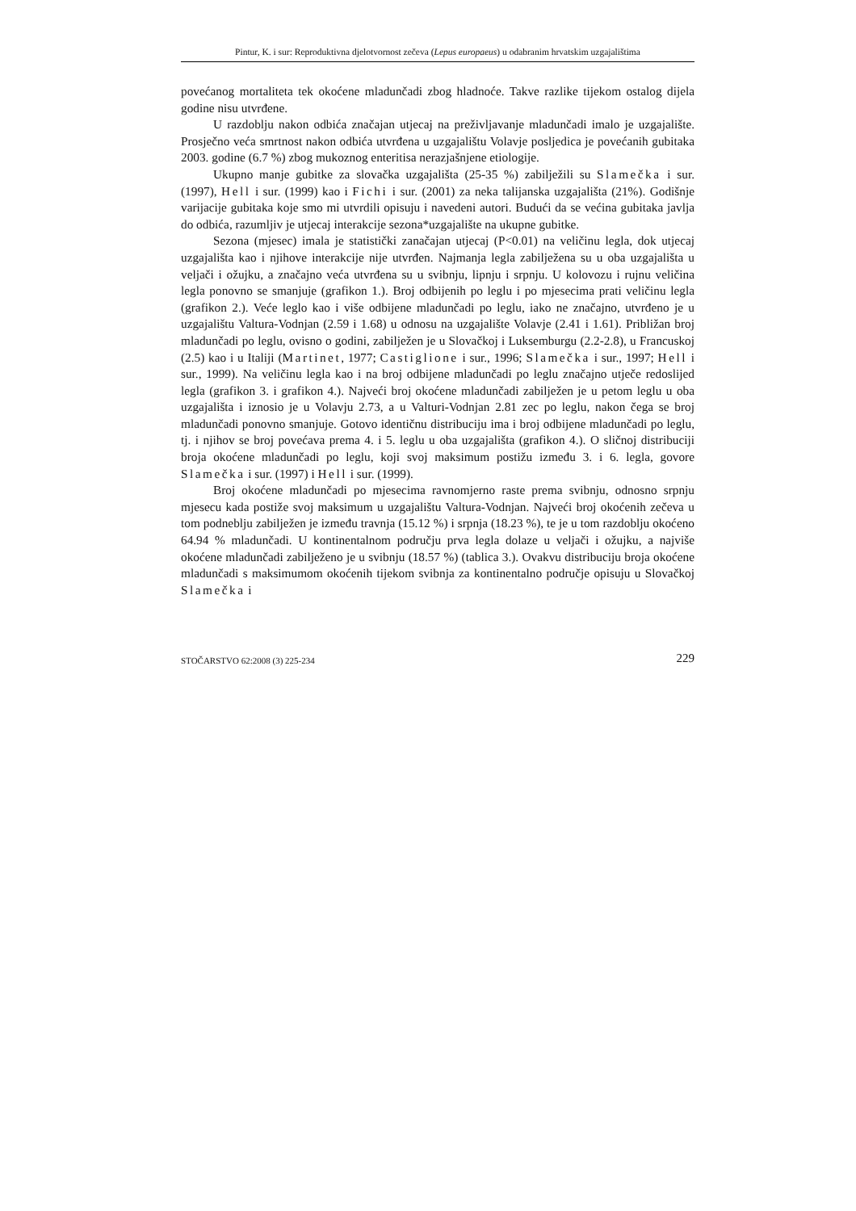Pintur, K. i sur: Reproduktivna djelotvornost zečeva (Lepus europaeus) u odabranim hrvatskim uzgajalištima
povećanog mortaliteta tek okoćene mladunčadi zbog hladnoće. Takve razlike tijekom ostalog dijela godine nisu utvrđene.
U razdoblju nakon odbića značajan utjecaj na preživljavanje mladunčadi imalo je uzgajalište. Prosječno veća smrtnost nakon odbića utvrđena u uzgajalištu Volavje posljedica je povećanih gubitaka 2003. godine (6.7 %) zbog mukoznog enteritisa nerazjašnjene etiologije.
Ukupno manje gubitke za slovačka uzgajališta (25-35 %) zabilježili su Slamečka i sur. (1997), Hell i sur. (1999) kao i Fichi i sur. (2001) za neka talijanska uzgajališta (21%). Godišnje varijacije gubitaka koje smo mi utvrdili opisuju i navedeni autori. Budući da se većina gubitaka javlja do odbića, razumljiv je utjecaj interakcije sezona*uzgajalište na ukupne gubitke.
Sezona (mjesec) imala je statistički zanačajan utjecaj (P<0.01) na veličinu legla, dok utjecaj uzgajališta kao i njihove interakcije nije utvrđen. Najmanja legla zabilježena su u oba uzgajališta u veljači i ožujku, a značajno veća utvrđena su u svibnju, lipnju i srpnju. U kolovozu i rujnu veličina legla ponovno se smanjuje (grafikon 1.). Broj odbijenih po leglu i po mjesecima prati veličinu legla (grafikon 2.). Veće leglo kao i više odbijene mladunčadi po leglu, iako ne značajno, utvrđeno je u uzgajalištu Valtura-Vodnjan (2.59 i 1.68) u odnosu na uzgajalište Volavje (2.41 i 1.61). Približan broj mladunčadi po leglu, ovisno o godini, zabilježen je u Slovačkoj i Luksemburgu (2.2-2.8), u Francuskoj (2.5) kao i u Italiji (Martinet, 1977; Castiglione i sur., 1996; Slamečka i sur., 1997; Hell i sur., 1999). Na veličinu legla kao i na broj odbijene mladunčadi po leglu značajno utječe redoslijed legla (grafikon 3. i grafikon 4.). Najveći broj okoćene mladunčadi zabilježen je u petom leglu u oba uzgajališta i iznosio je u Volavju 2.73, a u Valturi-Vodnjan 2.81 zec po leglu, nakon čega se broj mladunčadi ponovno smanjuje. Gotovo identičnu distribuciju ima i broj odbijene mladunčadi po leglu, tj. i njihov se broj povećava prema 4. i 5. leglu u oba uzgajališta (grafikon 4.). O sličnoj distribuciji broja okoćene mladunčadi po leglu, koji svoj maksimum postižu između 3. i 6. legla, govore Slamečka i sur. (1997) i Hell i sur. (1999).
Broj okoćene mladunčadi po mjesecima ravnomjerno raste prema svibnju, odnosno srpnju mjesecu kada postiže svoj maksimum u uzgajalištu Valtura-Vodnjan. Najveći broj okoćenih zečeva u tom podneblju zabilježen je između travnja (15.12 %) i srpnja (18.23 %), te je u tom razdoblju okoćeno 64.94 % mladunčadi. U kontinentalnom području prva legla dolaze u veljači i ožujku, a najviše okoćene mladunčadi zabilježeno je u svibnju (18.57 %) (tablica 3.). Ovakvu distribuciju broja okoćene mladunčadi s maksimumom okoćenih tijekom svibnja za kontinentalno područje opisuju u Slovačkoj Slamečka i
STOČARSTVO 62:2008 (3) 225-234 229